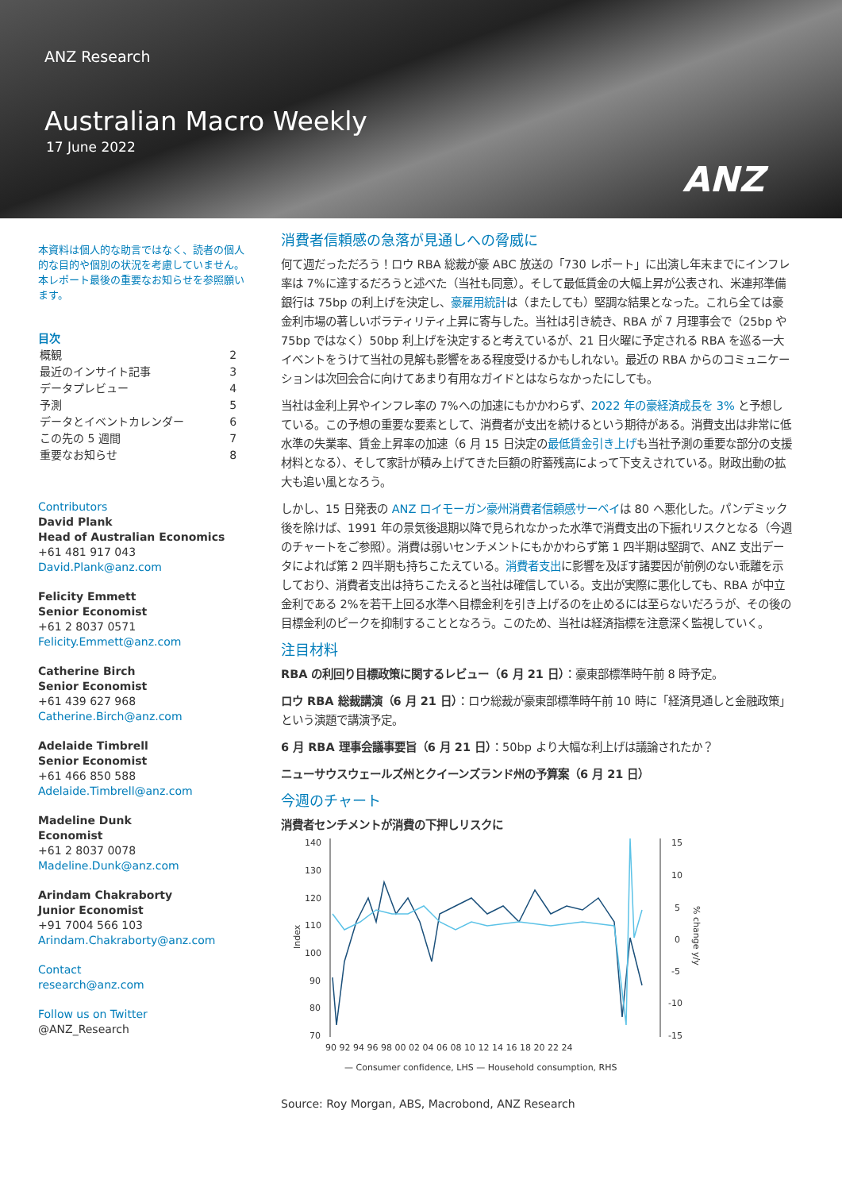ANZ Research
Australian Macro Weekly
17 June 2022
ANZ
本資料は個人的な助言ではなく、読者の個人的な目的や個別の状況を考慮していません。本レポート最後の重要なお知らせを参照願います。
目次
| 概観 | 2 |
| 最近のインサイト記事 | 3 |
| データプレビュー | 4 |
| 予測 | 5 |
| データとイベントカレンダー | 6 |
| この先の 5 週間 | 7 |
| 重要なお知らせ | 8 |
Contributors
David Plank
Head of Australian Economics
+61 481 917 043
David.Plank@anz.com
Felicity Emmett
Senior Economist
+61 2 8037 0571
Felicity.Emmett@anz.com
Catherine Birch
Senior Economist
+61 439 627 968
Catherine.Birch@anz.com
Adelaide Timbrell
Senior Economist
+61 466 850 588
Adelaide.Timbrell@anz.com
Madeline Dunk
Economist
+61 2 8037 0078
Madeline.Dunk@anz.com
Arindam Chakraborty
Junior Economist
+91 7004 566 103
Arindam.Chakraborty@anz.com
Contact
research@anz.com
Follow us on Twitter
@ANZ_Research
消費者信頼感の急落が見通しへの脅威に
何て週だっただろう！ロウ RBA 総裁が豪 ABC 放送の「730 レポート」に出演し年末までにインフレ率は 7%に達するだろうと述べた（当社も同意）。そして最低賃金の大幅上昇が公表され、米連邦準備銀行は 75bp の利上げを決定し、豪雇用統計は（またしても）堅調な結果となった。これら全ては豪金利市場の著しいボラティリティ上昇に寄与した。当社は引き続き、RBA が 7 月理事会で（25bp や 75bp ではなく）50bp 利上げを決定すると考えているが、21 日火曜に予定される RBA を巡る一大イベントをうけて当社の見解も影響をある程度受けるかもしれない。最近の RBA からのコミュニケーションは次回会合に向けてあまり有用なガイドとはならなかったにしても。
当社は金利上昇やインフレ率の 7%への加速にもかかわらず、2022 年の豪経済成長を 3% と予想している。この予想の重要な要素として、消費者が支出を続けるという期待がある。消費支出は非常に低水準の失業率、賃金上昇率の加速（6 月 15 日決定の最低賃金引き上げも当社予測の重要な部分の支援材料となる）、そして家計が積み上げてきた巨額の貯蓄残高によって下支えされている。財政出動の拡大も追い風となろう。
しかし、15 日発表の ANZ ロイモーガン豪州消費者信頼感サーベイは 80 へ悪化した。パンデミック後を除けば、1991 年の景気後退期以降で見られなかった水準で消費支出の下振れリスクとなる（今週のチャートをご参照）。消費は弱いセンチメントにもかかわらず第 1 四半期は堅調で、ANZ 支出データによれば第 2 四半期も持ちこたえている。消費者支出に影響を及ぼす諸要因が前例のない乖離を示しており、消費者支出は持ちこたえると当社は確信している。支出が実際に悪化しても、RBA が中立金利である 2%を若干上回る水準へ目標金利を引き上げるのを止めるには至らないだろうが、その後の目標金利のピークを抑制することとなろう。このため、当社は経済指標を注意深く監視していく。
注目材料
RBA の利回り目標政策に関するレビュー（6 月 21 日）：豪東部標準時午前 8 時予定。
ロウ RBA 総裁講演（6 月 21 日）：ロウ総裁が豪東部標準時午前 10 時に「経済見通しと金融政策」という演題で講演予定。
6 月 RBA 理事会議事要旨（6 月 21 日）：50bp より大幅な利上げは議論されたか？
ニューサウスウェールズ州とクイーンズランド州の予算案（6 月 21 日）
今週のチャート
消費者センチメントが消費の下押しリスクに
140
130
120
110
100
90
80
70
15
10
5
0
-5
-10
-15
Index
% change y/y
90 92 94 96 98 00 02 04 06 08 10 12 14 16 18 20 22 24
— Consumer confidence, LHS — Household consumption, RHS
Source: Roy Morgan, ABS, Macrobond, ANZ Research